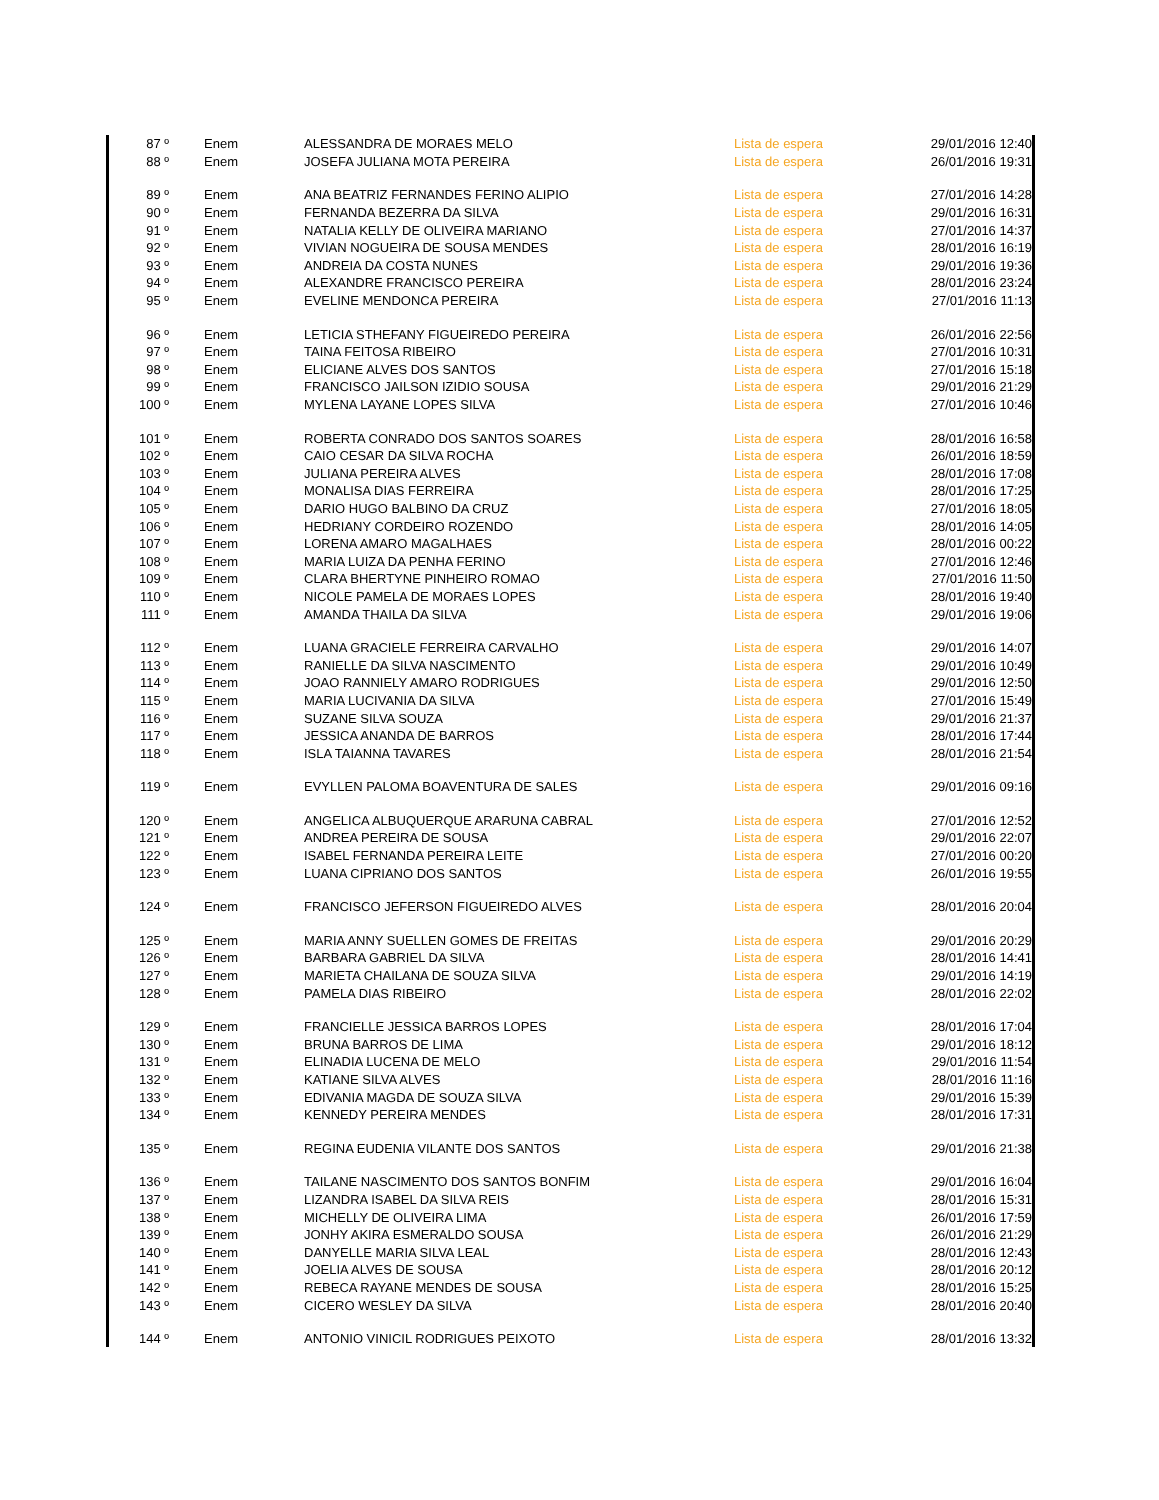| 87 º | Enem | ALESSANDRA DE MORAES MELO | Lista de espera | 29/01/2016 12:40 |
| 88 º | Enem | JOSEFA JULIANA MOTA PEREIRA | Lista de espera | 26/01/2016 19:31 |
| 89 º | Enem | ANA BEATRIZ FERNANDES FERINO ALIPIO | Lista de espera | 27/01/2016 14:28 |
| 90 º | Enem | FERNANDA BEZERRA DA SILVA | Lista de espera | 29/01/2016 16:31 |
| 91 º | Enem | NATALIA KELLY DE OLIVEIRA MARIANO | Lista de espera | 27/01/2016 14:37 |
| 92 º | Enem | VIVIAN NOGUEIRA DE SOUSA MENDES | Lista de espera | 28/01/2016 16:19 |
| 93 º | Enem | ANDREIA DA COSTA NUNES | Lista de espera | 29/01/2016 19:36 |
| 94 º | Enem | ALEXANDRE FRANCISCO PEREIRA | Lista de espera | 28/01/2016 23:24 |
| 95 º | Enem | EVELINE MENDONCA PEREIRA | Lista de espera | 27/01/2016 11:13 |
| 96 º | Enem | LETICIA STHEFANY FIGUEIREDO PEREIRA | Lista de espera | 26/01/2016 22:56 |
| 97 º | Enem | TAINA FEITOSA RIBEIRO | Lista de espera | 27/01/2016 10:31 |
| 98 º | Enem | ELICIANE ALVES DOS SANTOS | Lista de espera | 27/01/2016 15:18 |
| 99 º | Enem | FRANCISCO JAILSON IZIDIO SOUSA | Lista de espera | 29/01/2016 21:29 |
| 100 º | Enem | MYLENA LAYANE LOPES SILVA | Lista de espera | 27/01/2016 10:46 |
| 101 º | Enem | ROBERTA CONRADO DOS SANTOS SOARES | Lista de espera | 28/01/2016 16:58 |
| 102 º | Enem | CAIO CESAR DA SILVA ROCHA | Lista de espera | 26/01/2016 18:59 |
| 103 º | Enem | JULIANA PEREIRA ALVES | Lista de espera | 28/01/2016 17:08 |
| 104 º | Enem | MONALISA DIAS FERREIRA | Lista de espera | 28/01/2016 17:25 |
| 105 º | Enem | DARIO HUGO BALBINO DA CRUZ | Lista de espera | 27/01/2016 18:05 |
| 106 º | Enem | HEDRIANY CORDEIRO ROZENDO | Lista de espera | 28/01/2016 14:05 |
| 107 º | Enem | LORENA AMARO MAGALHAES | Lista de espera | 28/01/2016 00:22 |
| 108 º | Enem | MARIA LUIZA DA PENHA FERINO | Lista de espera | 27/01/2016 12:46 |
| 109 º | Enem | CLARA BHERTYNE PINHEIRO ROMAO | Lista de espera | 27/01/2016 11:50 |
| 110 º | Enem | NICOLE PAMELA DE MORAES LOPES | Lista de espera | 28/01/2016 19:40 |
| 111 º | Enem | AMANDA THAILA DA SILVA | Lista de espera | 29/01/2016 19:06 |
| 112 º | Enem | LUANA GRACIELE FERREIRA CARVALHO | Lista de espera | 29/01/2016 14:07 |
| 113 º | Enem | RANIELLE DA SILVA NASCIMENTO | Lista de espera | 29/01/2016 10:49 |
| 114 º | Enem | JOAO RANNIELY AMARO RODRIGUES | Lista de espera | 29/01/2016 12:50 |
| 115 º | Enem | MARIA LUCIVANIA DA SILVA | Lista de espera | 27/01/2016 15:49 |
| 116 º | Enem | SUZANE SILVA SOUZA | Lista de espera | 29/01/2016 21:37 |
| 117 º | Enem | JESSICA ANANDA DE BARROS | Lista de espera | 28/01/2016 17:44 |
| 118 º | Enem | ISLA TAIANNA TAVARES | Lista de espera | 28/01/2016 21:54 |
| 119 º | Enem | EVYLLEN PALOMA BOAVENTURA DE SALES | Lista de espera | 29/01/2016 09:16 |
| 120 º | Enem | ANGELICA ALBUQUERQUE ARARUNA CABRAL | Lista de espera | 27/01/2016 12:52 |
| 121 º | Enem | ANDREA PEREIRA DE SOUSA | Lista de espera | 29/01/2016 22:07 |
| 122 º | Enem | ISABEL FERNANDA PEREIRA LEITE | Lista de espera | 27/01/2016 00:20 |
| 123 º | Enem | LUANA CIPRIANO DOS SANTOS | Lista de espera | 26/01/2016 19:55 |
| 124 º | Enem | FRANCISCO JEFERSON FIGUEIREDO ALVES | Lista de espera | 28/01/2016 20:04 |
| 125 º | Enem | MARIA ANNY SUELLEN GOMES DE FREITAS | Lista de espera | 29/01/2016 20:29 |
| 126 º | Enem | BARBARA GABRIEL DA SILVA | Lista de espera | 28/01/2016 14:41 |
| 127 º | Enem | MARIETA CHAILANA DE SOUZA SILVA | Lista de espera | 29/01/2016 14:19 |
| 128 º | Enem | PAMELA DIAS RIBEIRO | Lista de espera | 28/01/2016 22:02 |
| 129 º | Enem | FRANCIELLE JESSICA BARROS LOPES | Lista de espera | 28/01/2016 17:04 |
| 130 º | Enem | BRUNA BARROS DE LIMA | Lista de espera | 29/01/2016 18:12 |
| 131 º | Enem | ELINADIA LUCENA DE MELO | Lista de espera | 29/01/2016 11:54 |
| 132 º | Enem | KATIANE SILVA ALVES | Lista de espera | 28/01/2016 11:16 |
| 133 º | Enem | EDIVANIA MAGDA DE SOUZA SILVA | Lista de espera | 29/01/2016 15:39 |
| 134 º | Enem | KENNEDY PEREIRA MENDES | Lista de espera | 28/01/2016 17:31 |
| 135 º | Enem | REGINA EUDENIA VILANTE DOS SANTOS | Lista de espera | 29/01/2016 21:38 |
| 136 º | Enem | TAILANE NASCIMENTO DOS SANTOS BONFIM | Lista de espera | 29/01/2016 16:04 |
| 137 º | Enem | LIZANDRA ISABEL DA SILVA REIS | Lista de espera | 28/01/2016 15:31 |
| 138 º | Enem | MICHELLY DE OLIVEIRA LIMA | Lista de espera | 26/01/2016 17:59 |
| 139 º | Enem | JONHY AKIRA ESMERALDO SOUSA | Lista de espera | 26/01/2016 21:29 |
| 140 º | Enem | DANYELLE MARIA SILVA LEAL | Lista de espera | 28/01/2016 12:43 |
| 141 º | Enem | JOELIA ALVES DE SOUSA | Lista de espera | 28/01/2016 20:12 |
| 142 º | Enem | REBECA RAYANE MENDES DE SOUSA | Lista de espera | 28/01/2016 15:25 |
| 143 º | Enem | CICERO WESLEY DA SILVA | Lista de espera | 28/01/2016 20:40 |
| 144 º | Enem | ANTONIO VINICIL RODRIGUES PEIXOTO | Lista de espera | 28/01/2016 13:32 |